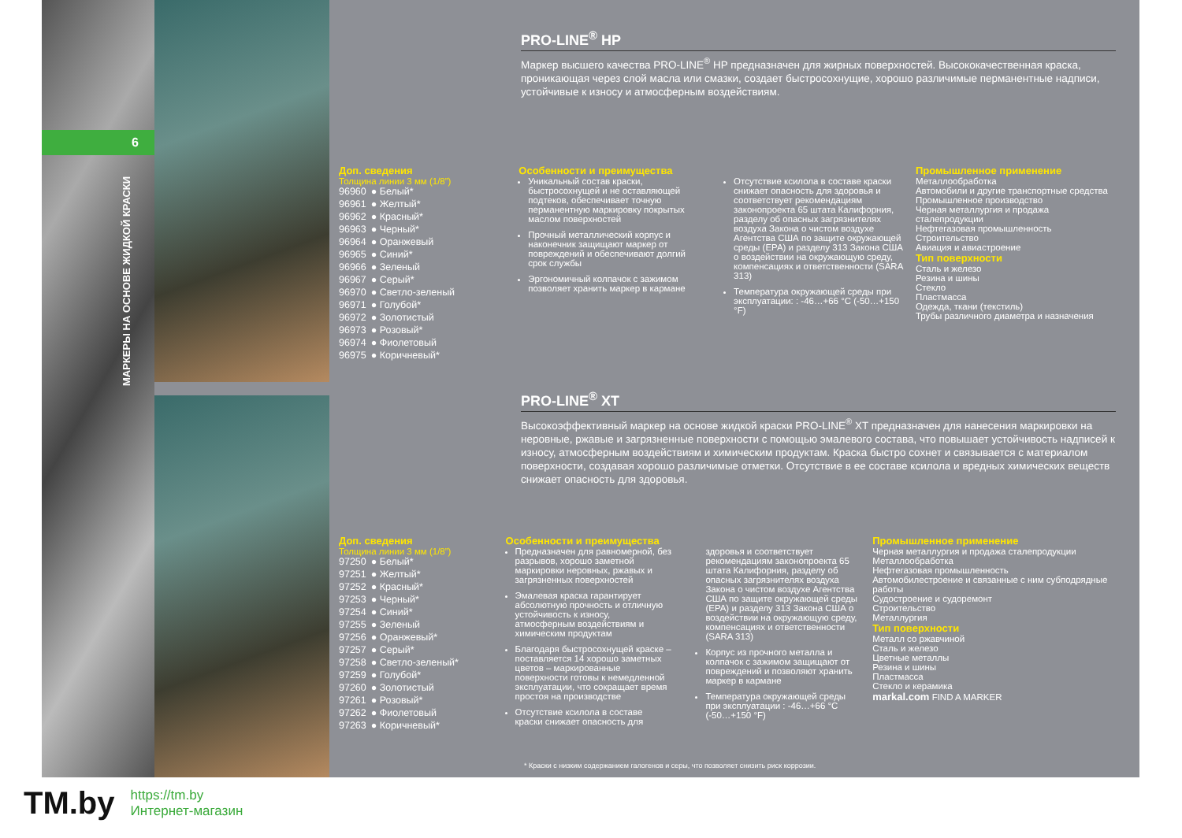6
МАРКЕРЫ НА ОСНОВЕ ЖИДКОЙ КРАСКИ
PRO-LINE<sup>®</sup> HP
Маркер высшего качества PRO-LINE<sup>®</sup> HP предназначен для жирных поверхностей. Высококачественная краска, проникающая через слой масла или смазки, создает быстросохнущие, хорошо различимые перманентные надписи, устойчивые к износу и атмосферным воздействиям.
Доп. сведения
Толщина линии 3 мм (1/8”)
| 96960 | ● Белый* |
| 96961 | ● Желтый* |
| 96962 | ● Красный* |
| 96963 | ● Черный* |
| 96964 | ● Оранжевый |
| 96965 | ● Синий* |
| 96966 | ● Зеленый |
| 96967 | ● Серый* |
| 96970 | ● Светло-зеленый |
| 96971 | ● Голубой* |
| 96972 | ● Золотистый |
| 96973 | ● Розовый* |
| 96974 | ● Фиолетовый |
| 96975 | ● Коричневый* |
Особенности и преимущества
Уникальный состав краски, быстросохнущей и не оставляющей подтеков, обеспечивает точную перманентную маркировку покрытых маслом поверхностей
Прочный металлический корпус и наконечник защищают маркер от повреждений и обеспечивают долгий срок службы
Эргономичный колпачок с зажимом позволяет хранить маркер в кармане
Отсутствие ксилола в составе краски снижает опасность для здоровья и соответствует рекомендациям законопроекта 65 штата Калифорния, разделу об опасных загрязнителях воздуха Закона о чистом воздухе Агентства США по защите окружающей среды (EPA) и разделу 313 Закона США о воздействии на окружающую среду, компенсациях и ответственности (SARA 313)
Температура окружающей среды при эксплуатации: : -46…+66 °C (-50…+150 °F)
Промышленное применение
Металлообработка
Автомобили и другие транспортные средства
Промышленное производство
Черная металлургия и продажа сталепродукции
Нефтегазовая промышленность
Строительство
Авиация и авиастроение
Тип поверхности
Сталь и железо
Резина и шины
Стекло
Пластмасса
Одежда, ткани (текстиль)
Трубы различного диаметра и назначения
PRO-LINE<sup>®</sup> XT
Высокоэффективный маркер на основе жидкой краски PRO-LINE<sup>®</sup> XT предназначен для нанесения маркировки на неровные, ржавые и загрязненные поверхности с помощью эмалевого состава, что повышает устойчивость надписей к износу, атмосферным воздействиям и химическим продуктам. Краска быстро сохнет и связывается с материалом поверхности, создавая хорошо различимые отметки. Отсутствие в ее составе ксилола и вредных химических веществ снижает опасность для здоровья.
Доп. сведения
Толщина линии 3 мм (1/8”)
| 97250 | ● Белый* |
| 97251 | ● Желтый* |
| 97252 | ● Красный* |
| 97253 | ● Черный* |
| 97254 | ● Синий* |
| 97255 | ● Зеленый |
| 97256 | ● Оранжевый* |
| 97257 | ● Серый* |
| 97258 | ● Светло-зеленый* |
| 97259 | ● Голубой* |
| 97260 | ● Золотистый |
| 97261 | ● Розовый* |
| 97262 | ● Фиолетовый |
| 97263 | ● Коричневый* |
Особенности и преимущества
Предназначен для равномерной, без разрывов, хорошо заметной маркировки неровных, ржавых и загрязненных поверхностей
Эмалевая краска гарантирует абсолютную прочность и отличную устойчивость к износу, атмосферным воздействиям и химическим продуктам
Благодаря быстросохнущей краске – поставляется 14 хорошо заметных цветов – маркированные поверхности готовы к немедленной эксплуатации, что сокращает время простоя на производстве
Отсутствие ксилола в составе краски снижает опасность для здоровья и соответствует рекомендациям законопроекта 65 штата Калифорния, разделу об опасных загрязнителях воздуха Закона о чистом воздухе Агентства США по защите окружающей среды (EPA) и разделу 313 Закона США о воздействии на окружающую среду, компенсациях и ответственности (SARA 313)
Корпус из прочного металла и колпачок с зажимом защищают от повреждений и позволяют хранить маркер в кармане
Температура окружающей среды при эксплуатации : -46…+66 °C (-50…+150 °F)
Промышленное применение
Черная металлургия и продажа сталепродукции
Металлообработка
Нефтегазовая промышленность
Автомобилестроение и связанные с ним субподрядные работы
Судостроение и судоремонт
Строительство
Металлургия
Тип поверхности
Металл со ржавчиной
Сталь и железо
Цветные металлы
Резина и шины
Пластмасса
Стекло и керамика
markal.com FIND A MARKER
* Краски с низким содержанием галогенов и серы, что позволяет снизить риск коррозии.
TM.by
https://tm.by
Интернет-магазин